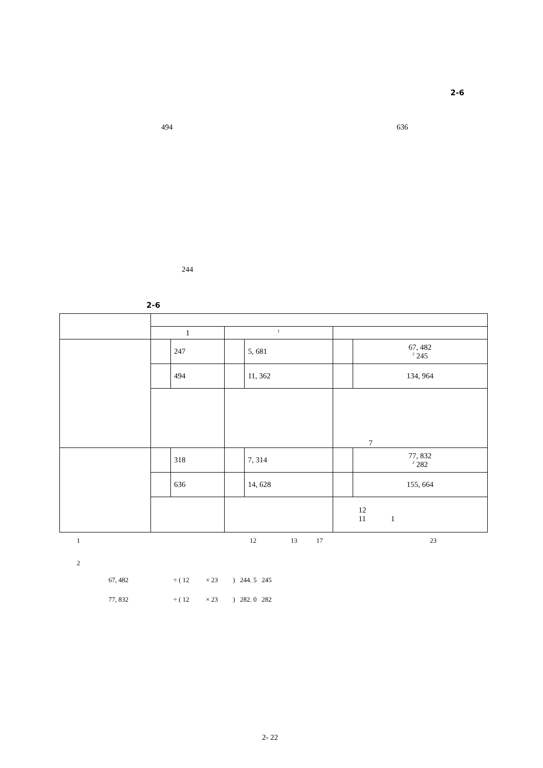2-6
494 636
244
2-6
| | 1 | | <sup>1</sup> | | | |
| | | 247 | | 5, 681 | | 67, 482 <sup>2</sup> 245 |
| | | 494 | | 11, 362 | | 134, 964 |
| | | | | | 7 | |
| | | 318 | | 7, 314 | | 77, 832 <sup>2</sup> 282 |
| | | 636 | | 14, 628 | | 155, 664 |
| | | | | | 12 11 1 | |
1 12 13 17 23
2
67, 482 ÷ ( 12 × 23 ) 244. 5 245
77, 832 ÷ ( 12 × 23 ) 282. 0 282
2- 22